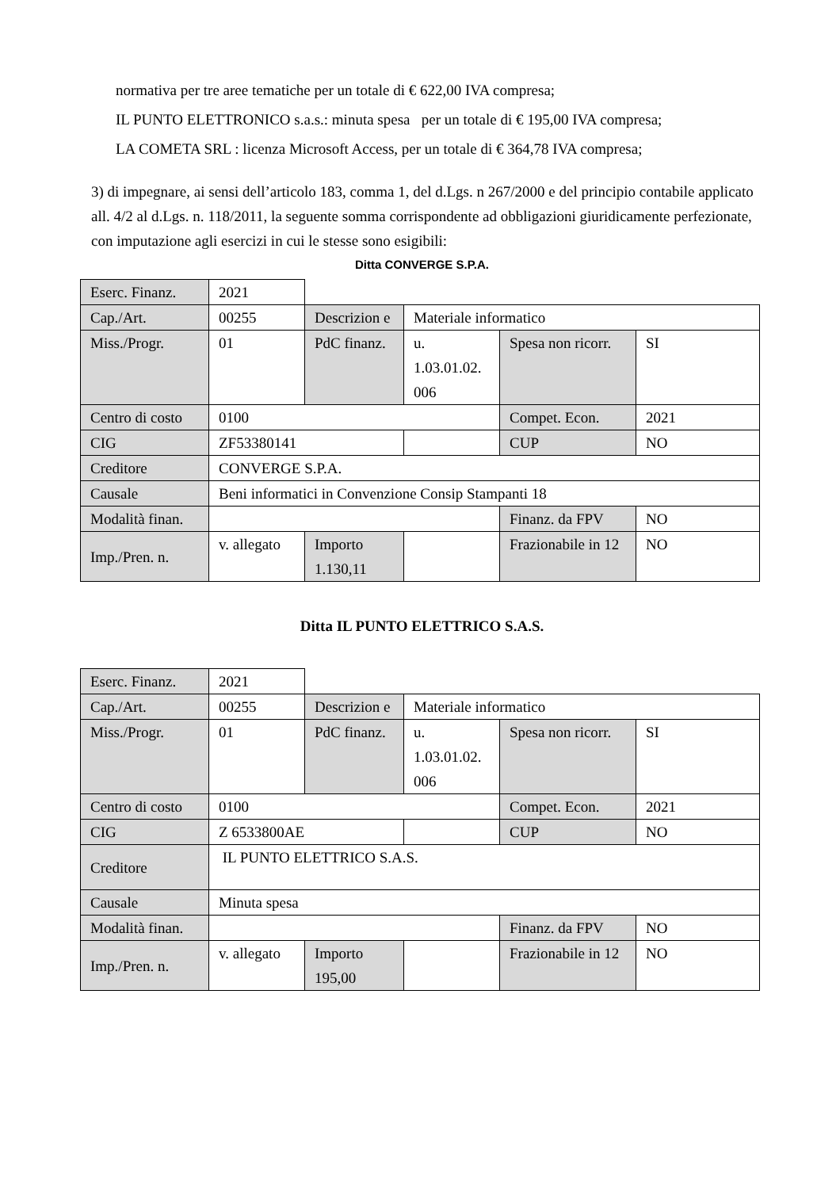normativa per tre aree tematiche per un totale di € 622,00 IVA compresa;
IL PUNTO ELETTRONICO s.a.s.: minuta spesa per un totale di € 195,00 IVA compresa;
LA COMETA SRL : licenza Microsoft Access, per un totale di € 364,78 IVA compresa;
3) di impegnare, ai sensi dell’articolo 183, comma 1, del d.Lgs. n 267/2000 e del principio contabile applicato all. 4/2 al d.Lgs. n. 118/2011, la seguente somma corrispondente ad obbligazioni giuridicamente perfezionate, con imputazione agli esercizi in cui le stesse sono esigibili:
Ditta CONVERGE S.P.A.
| Eserc. Finanz. | 2021 | | | | |
| Cap./Art. | 00255 | Descrizion e | Materiale informatico | | |
| Miss./Progr. | 01 | PdC finanz. | u. 1.03.01.02. 006 | Spesa non ricorr. | SI |
| Centro di costo | 0100 | | | Compet. Econ. | 2021 |
| CIG | ZF53380141 | | | CUP | NO |
| Creditore | CONVERGE S.P.A. | | | | |
| Causale | Beni informatici in Convenzione Consip Stampanti 18 | | | | |
| Modalità finan. | | | | Finanz. da FPV | NO |
| Imp./Pren. n. | v. allegato | Importo 1.130,11 | | Frazionabile in 12 | NO |
Ditta IL PUNTO ELETTRICO S.A.S.
| Eserc. Finanz. | 2021 | | | | |
| Cap./Art. | 00255 | Descrizion e | Materiale informatico | | |
| Miss./Progr. | 01 | PdC finanz. | u. 1.03.01.02. 006 | Spesa non ricorr. | SI |
| Centro di costo | 0100 | | | Compet. Econ. | 2021 |
| CIG | Z 6533800AE | | | CUP | NO |
| Creditore | IL PUNTO ELETTRICO S.A.S. | | | | |
| Causale | Minuta spesa | | | | |
| Modalità finan. | | | | Finanz. da FPV | NO |
| Imp./Pren. n. | v. allegato | Importo 195,00 | | Frazionabile in 12 | NO |